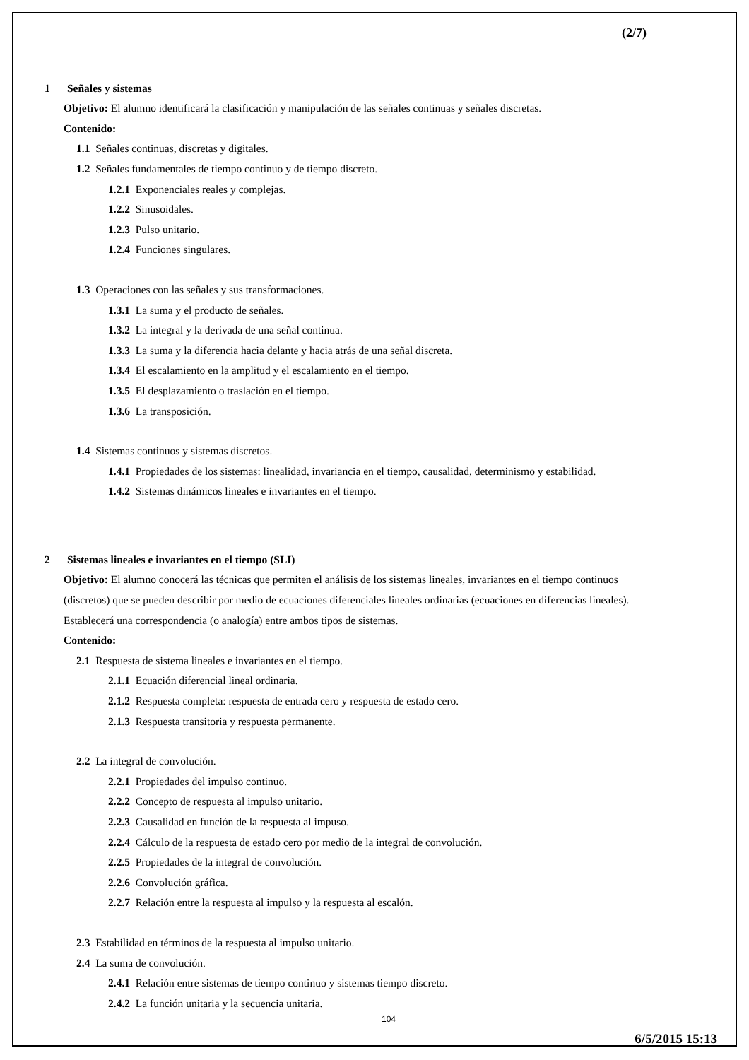(2/7)
1 Señales y sistemas
Objetivo: El alumno identificará la clasificación y manipulación de las señales continuas y señales discretas.
Contenido:
1.1 Señales continuas, discretas y digitales.
1.2 Señales fundamentales de tiempo continuo y de tiempo discreto.
1.2.1 Exponenciales reales y complejas.
1.2.2 Sinusoidales.
1.2.3 Pulso unitario.
1.2.4 Funciones singulares.
1.3 Operaciones con las señales y sus transformaciones.
1.3.1 La suma y el producto de señales.
1.3.2 La integral y la derivada de una señal continua.
1.3.3 La suma y la diferencia hacia delante y hacia atrás de una señal discreta.
1.3.4 El escalamiento en la amplitud y el escalamiento en el tiempo.
1.3.5 El desplazamiento o traslación en el tiempo.
1.3.6 La transposición.
1.4 Sistemas continuos y sistemas discretos.
1.4.1 Propiedades de los sistemas: linealidad, invariancia en el tiempo, causalidad, determinismo y estabilidad.
1.4.2 Sistemas dinámicos lineales e invariantes en el tiempo.
2 Sistemas lineales e invariantes en el tiempo (SLI)
Objetivo: El alumno conocerá las técnicas que permiten el análisis de los sistemas lineales, invariantes en el tiempo continuos (discretos) que se pueden describir por medio de ecuaciones diferenciales lineales ordinarias (ecuaciones en diferencias lineales). Establecerá una correspondencia (o analogía) entre ambos tipos de sistemas.
Contenido:
2.1 Respuesta de sistema lineales e invariantes en el tiempo.
2.1.1 Ecuación diferencial lineal ordinaria.
2.1.2 Respuesta completa: respuesta de entrada cero y respuesta de estado cero.
2.1.3 Respuesta transitoria y respuesta permanente.
2.2 La integral de convolución.
2.2.1 Propiedades del impulso continuo.
2.2.2 Concepto de respuesta al impulso unitario.
2.2.3 Causalidad en función de la respuesta al impuso.
2.2.4 Cálculo de la respuesta de estado cero por medio de la integral de convolución.
2.2.5 Propiedades de la integral de convolución.
2.2.6 Convolución gráfica.
2.2.7 Relación entre la respuesta al impulso y la respuesta al escalón.
2.3 Estabilidad en términos de la respuesta al impulso unitario.
2.4 La suma de convolución.
2.4.1 Relación entre sistemas de tiempo continuo y sistemas tiempo discreto.
2.4.2 La función unitaria y la secuencia unitaria.
104
6/5/2015 15:13